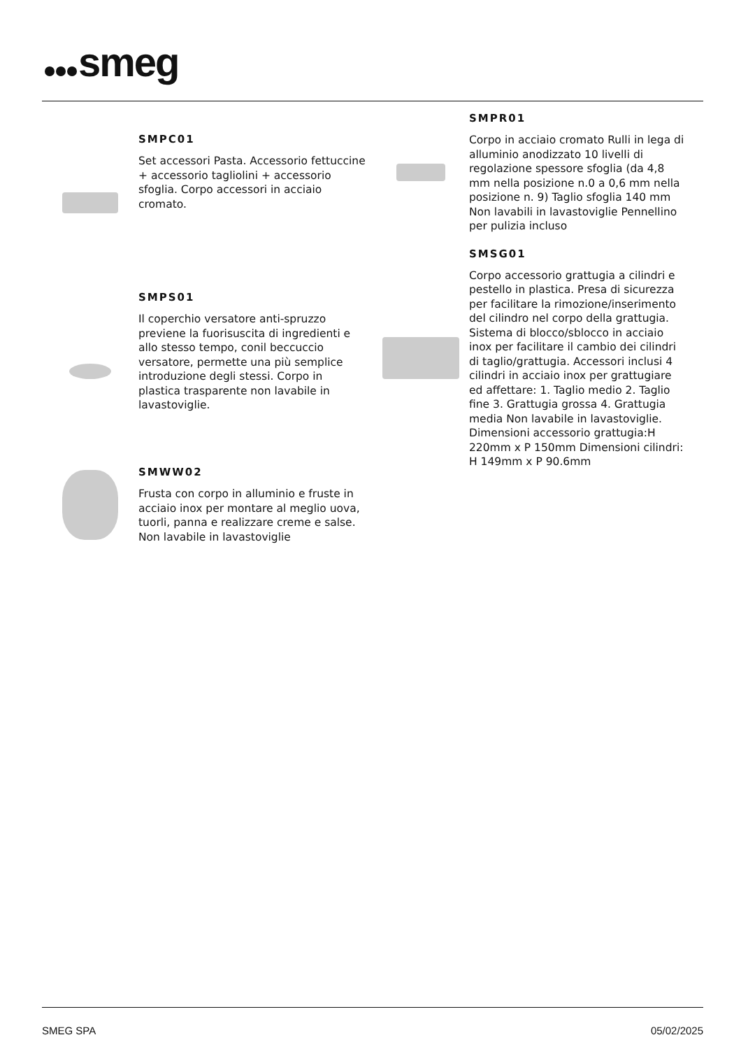smeg
SMPC01
Set accessori Pasta. Accessorio fettuccine + accessorio tagliolini + accessorio sfoglia. Corpo accessori in acciaio cromato.
SMPS01
Il coperchio versatore anti-spruzzo previene la fuorisuscita di ingredienti e allo stesso tempo, conil beccuccio versatore, permette una più semplice introduzione degli stessi. Corpo in plastica trasparente non lavabile in lavastoviglie.
SMWW02
Frusta con corpo in alluminio e fruste in acciaio inox per montare al meglio uova, tuorli, panna e realizzare creme e salse. Non lavabile in lavastoviglie
SMPR01
Corpo in acciaio cromato Rulli in lega di alluminio anodizzato 10 livelli di regolazione spessore sfoglia (da 4,8 mm nella posizione n.0 a 0,6 mm nella posizione n. 9) Taglio sfoglia 140 mm Non lavabili in lavastoviglie Pennellino per pulizia incluso
SMSG01
Corpo accessorio grattugia a cilindri e pestello in plastica. Presa di sicurezza per facilitare la rimozione/inserimento del cilindro nel corpo della grattugia. Sistema di blocco/sblocco in acciaio inox per facilitare il cambio dei cilindri di taglio/grattugia. Accessori inclusi 4 cilindri in acciaio inox per grattugiare ed affettare: 1. Taglio medio 2. Taglio fine 3. Grattugia grossa 4. Grattugia media Non lavabile in lavastoviglie. Dimensioni accessorio grattugia:H 220mm x P 150mm Dimensioni cilindri: H 149mm x P 90.6mm
SMEG SPA 05/02/2025